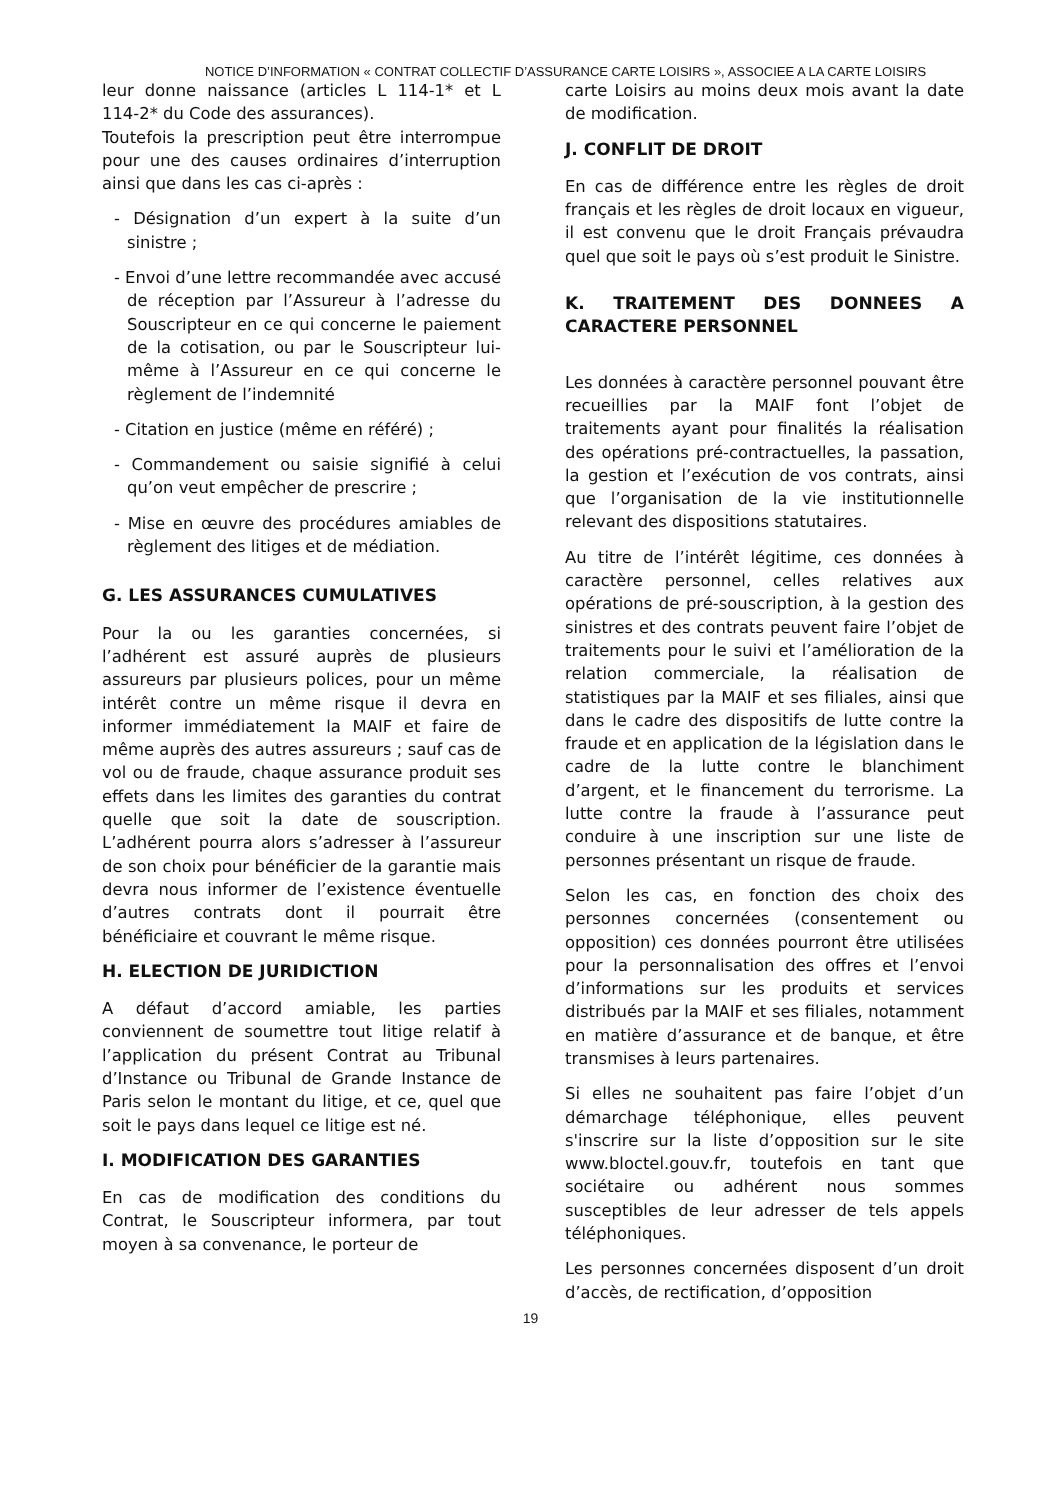NOTICE D’INFORMATION « CONTRAT COLLECTIF D’ASSURANCE CARTE LOISIRS », ASSOCIEE A LA CARTE LOISIRS
leur donne naissance (articles L 114-1* et L 114-2* du Code des assurances).
Toutefois la prescription peut être interrompue pour une des causes ordinaires d’interruption ainsi que dans les cas ci-après :
- Désignation d’un expert à la suite d’un sinistre ;
- Envoi d’une lettre recommandée avec accusé de réception par l’Assureur à l’adresse du Souscripteur en ce qui concerne le paiement de la cotisation, ou par le Souscripteur lui-même à l’Assureur en ce qui concerne le règlement de l’indemnité
- Citation en justice (même en référé) ;
- Commandement ou saisie signifié à celui qu’on veut empêcher de prescrire ;
- Mise en œuvre des procédures amiables de règlement des litiges et de médiation.
G. LES ASSURANCES CUMULATIVES
Pour la ou les garanties concernées, si l’adhérent est assuré auprès de plusieurs assureurs par plusieurs polices, pour un même intérêt contre un même risque il devra en informer immédiatement la MAIF et faire de même auprès des autres assureurs ; sauf cas de vol ou de fraude, chaque assurance produit ses effets dans les limites des garanties du contrat quelle que soit la date de souscription. L’adhérent pourra alors s’adresser à l’assureur de son choix pour bénéficier de la garantie mais devra nous informer de l’existence éventuelle d’autres contrats dont il pourrait être bénéficiaire et couvrant le même risque.
H. ELECTION DE JURIDICTION
A défaut d’accord amiable, les parties conviennent de soumettre tout litige relatif à l’application du présent Contrat au Tribunal d’Instance ou Tribunal de Grande Instance de Paris selon le montant du litige, et ce, quel que soit le pays dans lequel ce litige est né.
I. MODIFICATION DES GARANTIES
En cas de modification des conditions du Contrat, le Souscripteur informera, par tout moyen à sa convenance, le porteur de
carte Loisirs au moins deux mois avant la date de modification.
J. CONFLIT DE DROIT
En cas de différence entre les règles de droit français et les règles de droit locaux en vigueur, il est convenu que le droit Français prévaudra quel que soit le pays où s’est produit le Sinistre.
K. TRAITEMENT DES DONNEES A CARACTERE PERSONNEL
Les données à caractère personnel pouvant être recueillies par la MAIF font l’objet de traitements ayant pour finalités la réalisation des opérations pré-contractuelles, la passation, la gestion et l’exécution de vos contrats, ainsi que l’organisation de la vie institutionnelle relevant des dispositions statutaires.
Au titre de l’intérêt légitime, ces données à caractère personnel, celles relatives aux opérations de pré-souscription, à la gestion des sinistres et des contrats peuvent faire l’objet de traitements pour le suivi et l’amélioration de la relation commerciale, la réalisation de statistiques par la MAIF et ses filiales, ainsi que dans le cadre des dispositifs de lutte contre la fraude et en application de la législation dans le cadre de la lutte contre le blanchiment d’argent, et le financement du terrorisme. La lutte contre la fraude à l’assurance peut conduire à une inscription sur une liste de personnes présentant un risque de fraude.
Selon les cas, en fonction des choix des personnes concernées (consentement ou opposition) ces données pourront être utilisées pour la personnalisation des offres et l’envoi d’informations sur les produits et services distribués par la MAIF et ses filiales, notamment en matière d’assurance et de banque, et être transmises à leurs partenaires.
Si elles ne souhaitent pas faire l’objet d’un démarchage téléphonique, elles peuvent s'inscrire sur la liste d’opposition sur le site www.bloctel.gouv.fr, toutefois en tant que sociétaire ou adhérent nous sommes susceptibles de leur adresser de tels appels téléphoniques.
Les personnes concernées disposent d’un droit d’accès, de rectification, d’opposition
19